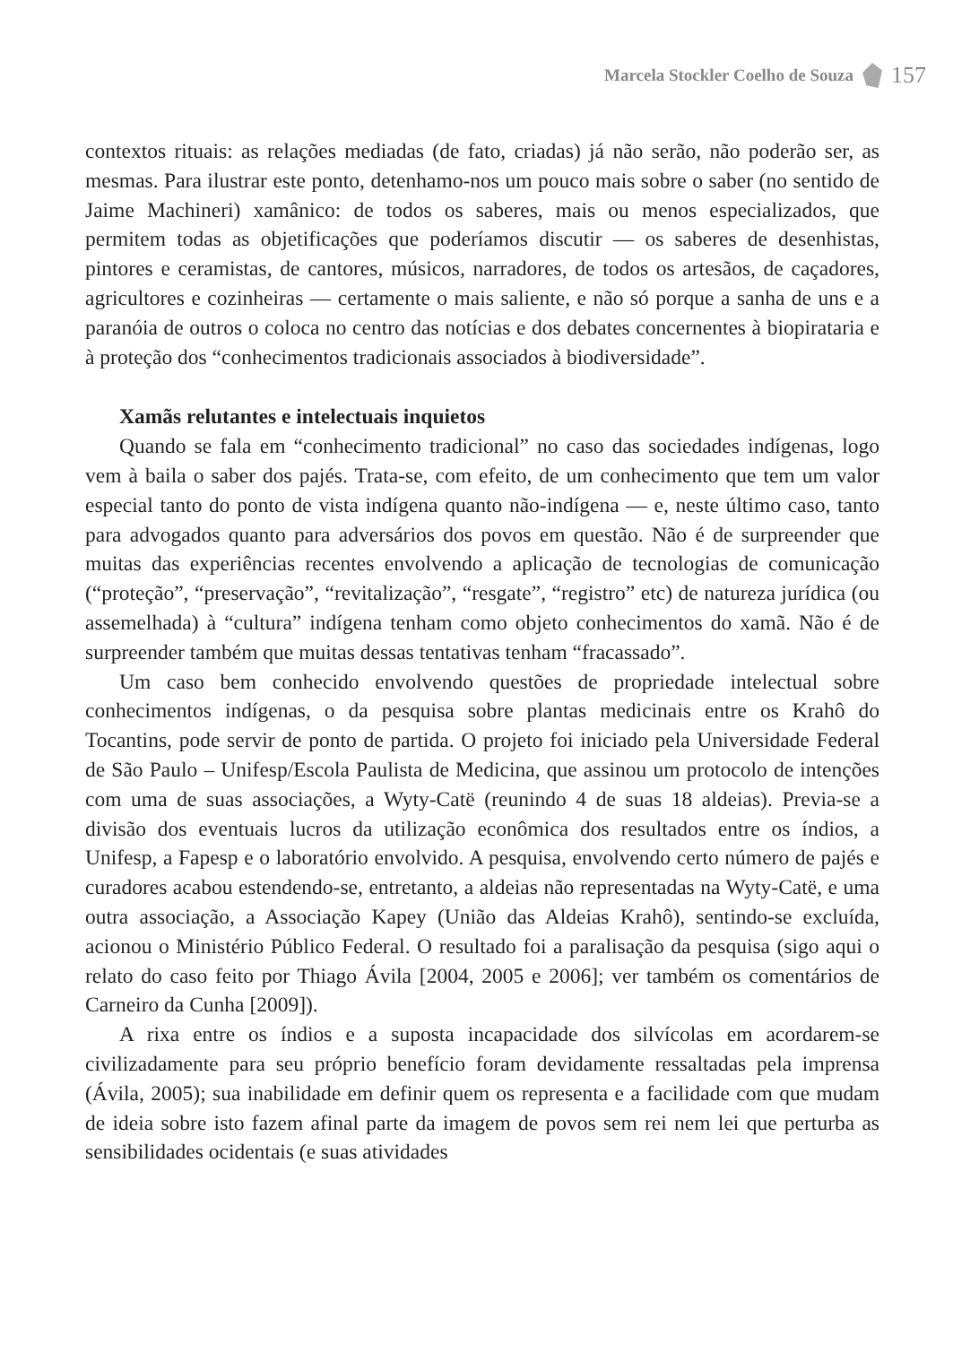Marcela Stockler Coelho de Souza 157
contextos rituais: as relações mediadas (de fato, criadas) já não serão, não poderão ser, as mesmas. Para ilustrar este ponto, detenhamo-nos um pouco mais sobre o saber (no sentido de Jaime Machineri) xamânico: de todos os saberes, mais ou menos especializados, que permitem todas as objetificações que poderíamos discutir — os saberes de desenhistas, pintores e ceramistas, de cantores, músicos, narradores, de todos os artesãos, de caçadores, agricultores e cozinheiras — certamente o mais saliente, e não só porque a sanha de uns e a paranóia de outros o coloca no centro das notícias e dos debates concernentes à biopirataria e à proteção dos “conhecimentos tradicionais associados à biodiversidade”.
Xamãs relutantes e intelectuais inquietos
Quando se fala em “conhecimento tradicional” no caso das sociedades indígenas, logo vem à baila o saber dos pajés. Trata-se, com efeito, de um conhecimento que tem um valor especial tanto do ponto de vista indígena quanto não-indígena — e, neste último caso, tanto para advogados quanto para adversários dos povos em questão. Não é de surpreender que muitas das experiências recentes envolvendo a aplicação de tecnologias de comunicação (“proteção”, “preservação”, “revitalização”, “resgate”, “registro” etc) de natureza jurídica (ou assemelhada) à “cultura” indígena tenham como objeto conhecimentos do xamã. Não é de surpreender também que muitas dessas tentativas tenham “fracassado”.
Um caso bem conhecido envolvendo questões de propriedade intelectual sobre conhecimentos indígenas, o da pesquisa sobre plantas medicinais entre os Krahô do Tocantins, pode servir de ponto de partida. O projeto foi iniciado pela Universidade Federal de São Paulo – Unifesp/Escola Paulista de Medicina, que assinou um protocolo de intenções com uma de suas associações, a Wyty-Catë (reunindo 4 de suas 18 aldeias). Previa-se a divisão dos eventuais lucros da utilização econômica dos resultados entre os índios, a Unifesp, a Fapesp e o laboratório envolvido. A pesquisa, envolvendo certo número de pajés e curadores acabou estendendo-se, entretanto, a aldeias não representadas na Wyty-Catë, e uma outra associação, a Associação Kapey (União das Aldeias Krahô), sentindo-se excluída, acionou o Ministério Público Federal. O resultado foi a paralisação da pesquisa (sigo aqui o relato do caso feito por Thiago Ávila [2004, 2005 e 2006]; ver também os comentários de Carneiro da Cunha [2009]).
A rixa entre os índios e a suposta incapacidade dos silvícolas em acordarem-se civilizadamente para seu próprio benefício foram devidamente ressaltadas pela imprensa (Ávila, 2005); sua inabilidade em definir quem os representa e a facilidade com que mudam de ideia sobre isto fazem afinal parte da imagem de povos sem rei nem lei que perturba as sensibilidades ocidentais (e suas atividades